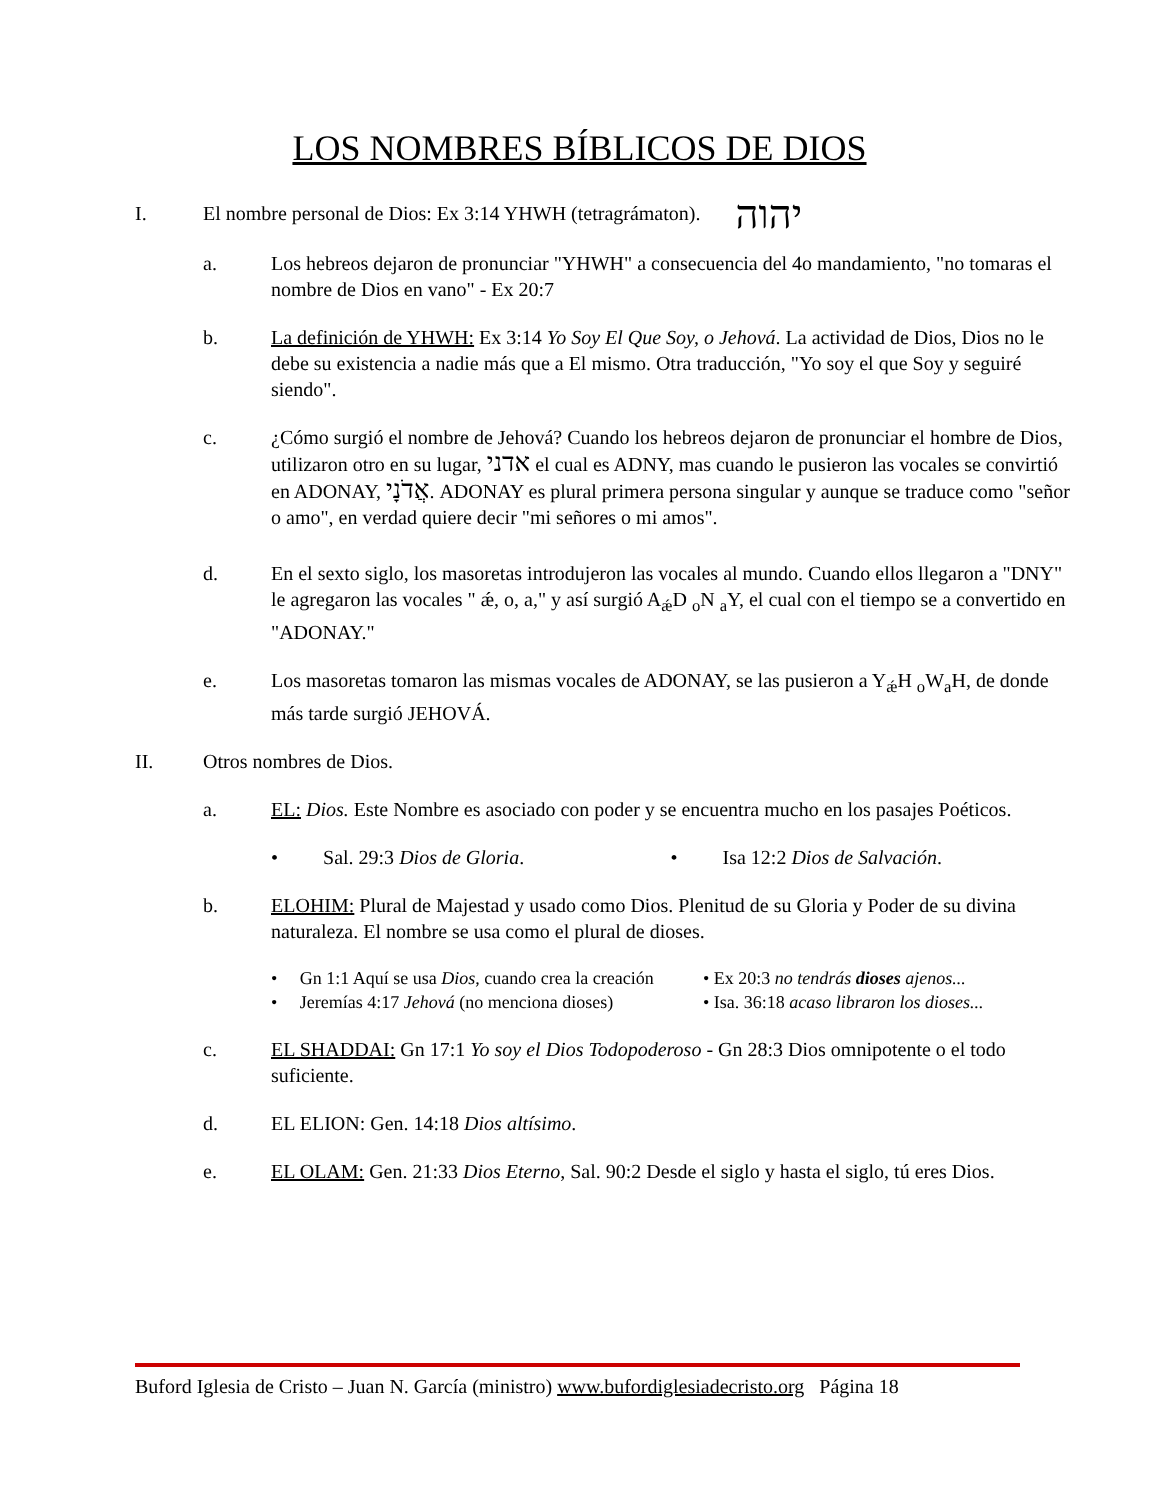LOS NOMBRES BÍBLICOS DE DIOS
I. El nombre personal de Dios: Ex 3:14 YHWH (tetragrámaton). יהוה
a. Los hebreos dejaron de pronunciar "YHWH" a consecuencia del 4o mandamiento, "no tomaras el nombre de Dios en vano" - Ex 20:7
b. La definición de YHWH: Ex 3:14 Yo Soy El Que Soy, o Jehová. La actividad de Dios, Dios no le debe su existencia a nadie más que a El mismo. Otra traducción, "Yo soy el que Soy y seguiré siendo".
c. ¿Cómo surgió el nombre de Jehová? Cuando los hebreos dejaron de pronunciar el hombre de Dios, utilizaron otro en su lugar, אדני el cual es ADNY, mas cuando le pusieron las vocales se convirtió en ADONAY, אֲדֹנָי. ADONAY es plural primera persona singular y aunque se traduce como "señor o amo", en verdad quiere decir "mi señores o mi amos".
d. En el sexto siglo, los masoretas introdujeron las vocales al mundo. Cuando ellos llegaron a "DNY" le agregaron las vocales " ǽ, o, a," y así surgió A<sub>ǽ</sub>D <sub>o</sub>N <sub>a</sub>Y, el cual con el tiempo se a convertido en "ADONAY."
e. Los masoretas tomaron las mismas vocales de ADONAY, se las pusieron a Y<sub>ǽ</sub>H <sub>o</sub>W<sub>a</sub>H, de donde más tarde surgió JEHOVÁ.
II. Otros nombres de Dios.
a. EL: Dios. Este Nombre es asociado con poder y se encuentra mucho en los pasajes Poéticos.
• Sal. 29:3 Dios de Gloria.
• Isa 12:2 Dios de Salvación.
b. ELOHIM: Plural de Majestad y usado como Dios. Plenitud de su Gloria y Poder de su divina naturaleza. El nombre se usa como el plural de dioses.
• Gn 1:1 Aquí se usa Dios, cuando crea la creación
• Jeremías 4:17 Jehová (no menciona dioses)
• Ex 20:3 no tendrás dioses ajenos...
• Isa. 36:18 acaso libraron los dioses...
c. EL SHADDAI: Gn 17:1 Yo soy el Dios Todopoderoso - Gn 28:3 Dios omnipotente o el todo suficiente.
d. EL ELION: Gen. 14:18 Dios altísimo.
e. EL OLAM: Gen. 21:33 Dios Eterno, Sal. 90:2 Desde el siglo y hasta el siglo, tú eres Dios.
Buford Iglesia de Cristo – Juan N. García (ministro) www.bufordiglesiadecristo.org Página 18